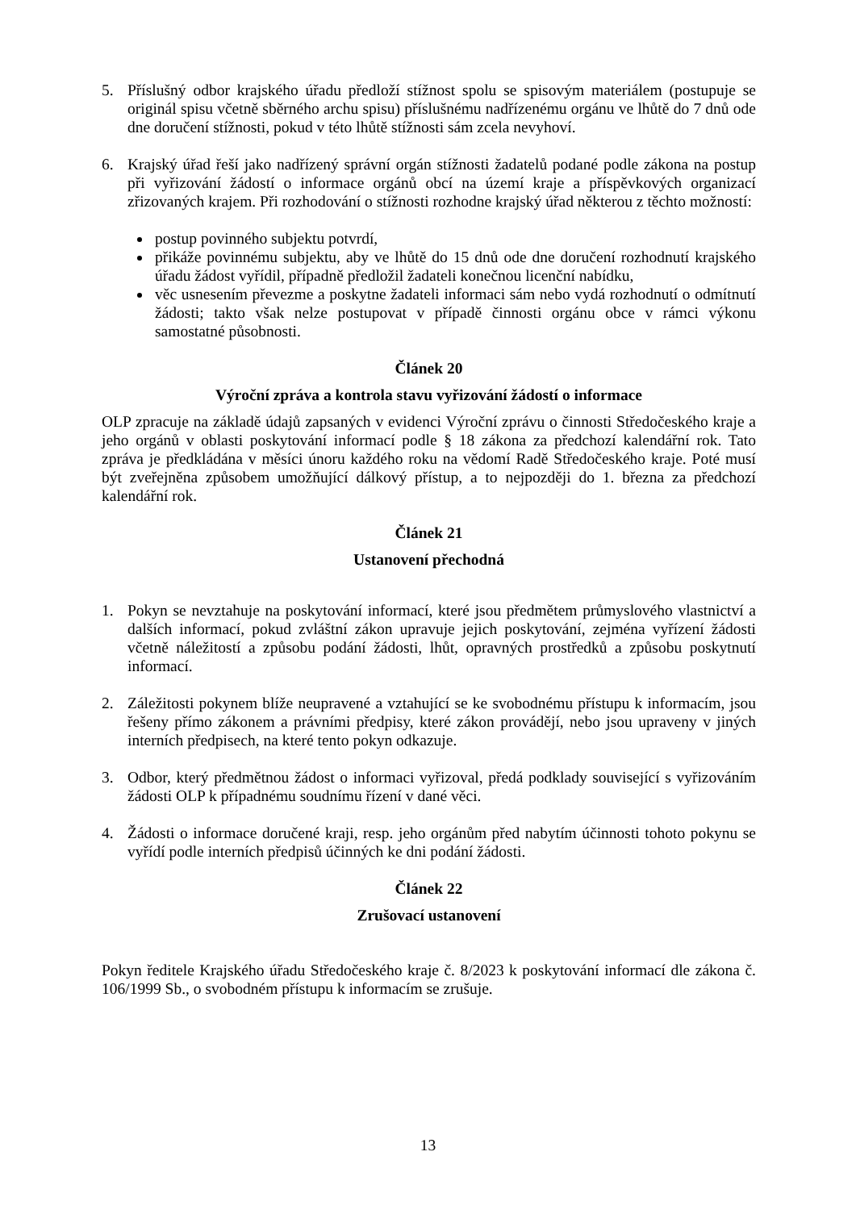5. Příslušný odbor krajského úřadu předloží stížnost spolu se spisovým materiálem (postupuje se originál spisu včetně sběrného archu spisu) příslušnému nadřízenému orgánu ve lhůtě do 7 dnů ode dne doručení stížnosti, pokud v této lhůtě stížnosti sám zcela nevyhoví.
6. Krajský úřad řeší jako nadřízený správní orgán stížnosti žadatelů podané podle zákona na postup při vyřizování žádostí o informace orgánů obcí na území kraje a příspěvkových organizací zřizovaných krajem. Při rozhodování o stížnosti rozhodne krajský úřad některou z těchto možností:
postup povinného subjektu potvrdí,
přikáže povinnému subjektu, aby ve lhůtě do 15 dnů ode dne doručení rozhodnutí krajského úřadu žádost vyřídil, případně předložil žadateli konečnou licenční nabídku,
věc usnesením převezme a poskytne žadateli informaci sám nebo vydá rozhodnutí o odmítnutí žádosti; takto však nelze postupovat v případě činnosti orgánu obce v rámci výkonu samostatné působnosti.
Článek 20
Výroční zpráva a kontrola stavu vyřizování žádostí o informace
OLP zpracuje na základě údajů zapsaných v evidenci Výroční zprávu o činnosti Středočeského kraje a jeho orgánů v oblasti poskytování informací podle § 18 zákona za předchozí kalendářní rok. Tato zpráva je předkládána v měsíci únoru každého roku na vědomí Radě Středočeského kraje. Poté musí být zveřejněna způsobem umožňující dálkový přístup, a to nejpozději do 1. března za předchozí kalendářní rok.
Článek 21
Ustanovení přechodná
1. Pokyn se nevztahuje na poskytování informací, které jsou předmětem průmyslového vlastnictví a dalších informací, pokud zvláštní zákon upravuje jejich poskytování, zejména vyřízení žádosti včetně náležitostí a způsobu podání žádosti, lhůt, opravných prostředků a způsobu poskytnutí informací.
2. Záležitosti pokynem blíže neupravené a vztahující se ke svobodnému přístupu k informacím, jsou řešeny přímo zákonem a právními předpisy, které zákon provádějí, nebo jsou upraveny v jiných interních předpisech, na které tento pokyn odkazuje.
3. Odbor, který předmětnou žádost o informaci vyřizoval, předá podklady související s vyřizováním žádosti OLP k případnému soudnímu řízení v dané věci.
4. Žádosti o informace doručené kraji, resp. jeho orgánům před nabytím účinnosti tohoto pokynu se vyřídí podle interních předpisů účinných ke dni podání žádosti.
Článek 22
Zrušovací ustanovení
Pokyn ředitele Krajského úřadu Středočeského kraje č. 8/2023 k poskytování informací dle zákona č. 106/1999 Sb., o svobodném přístupu k informacím se zrušuje.
13